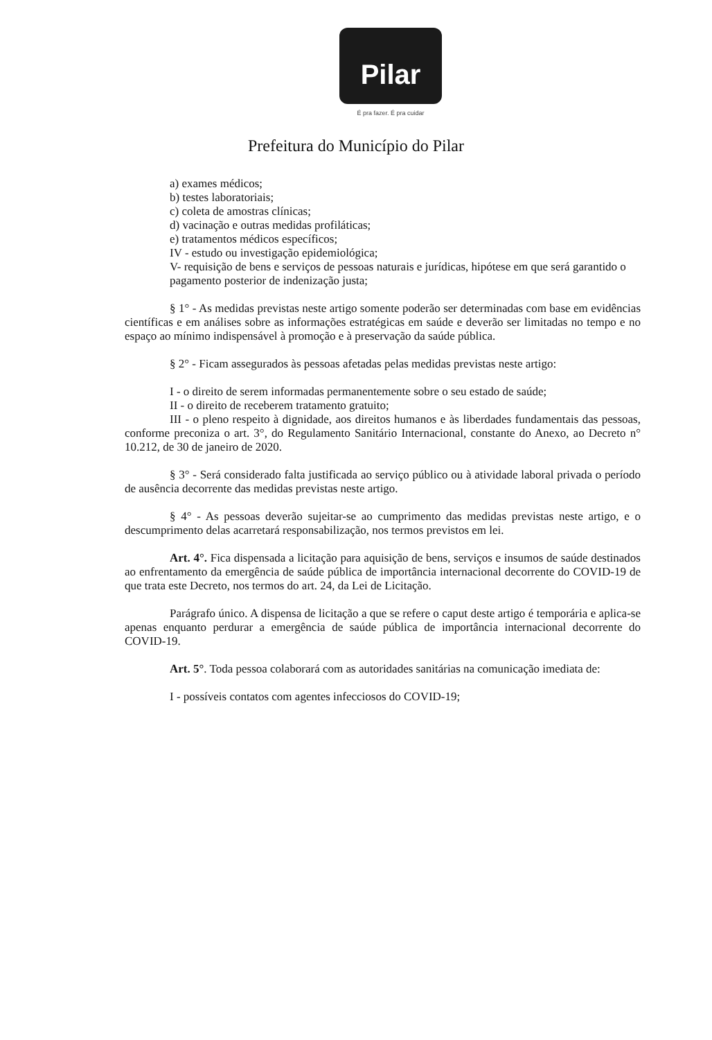Pilar
É pra fazer. É pra cuidar
Prefeitura do Município do Pilar
a) exames médicos;
b) testes laboratoriais;
c) coleta de amostras clínicas;
d) vacinação e outras medidas profiláticas;
e) tratamentos médicos específicos;
IV - estudo ou investigação epidemiológica;
V- requisição de bens e serviços de pessoas naturais e jurídicas, hipótese em que será garantido o pagamento posterior de indenização justa;
§ 1° - As medidas previstas neste artigo somente poderão ser determinadas com base em evidências científicas e em análises sobre as informações estratégicas em saúde e deverão ser limitadas no tempo e no espaço ao mínimo indispensável à promoção e à preservação da saúde pública.
§ 2° - Ficam assegurados às pessoas afetadas pelas medidas previstas neste artigo:
I - o direito de serem informadas permanentemente sobre o seu estado de saúde;
II - o direito de receberem tratamento gratuito;
III - o pleno respeito à dignidade, aos direitos humanos e às liberdades fundamentais das pessoas, conforme preconiza o art. 3°, do Regulamento Sanitário Internacional, constante do Anexo, ao Decreto n° 10.212, de 30 de janeiro de 2020.
§ 3° - Será considerado falta justificada ao serviço público ou à atividade laboral privada o período de ausência decorrente das medidas previstas neste artigo.
§ 4° - As pessoas deverão sujeitar-se ao cumprimento das medidas previstas neste artigo, e o descumprimento delas acarretará responsabilização, nos termos previstos em lei.
Art. 4°. Fica dispensada a licitação para aquisição de bens, serviços e insumos de saúde destinados ao enfrentamento da emergência de saúde pública de importância internacional decorrente do COVID-19 de que trata este Decreto, nos termos do art. 24, da Lei de Licitação.
Parágrafo único. A dispensa de licitação a que se refere o caput deste artigo é temporária e aplica-se apenas enquanto perdurar a emergência de saúde pública de importância internacional decorrente do COVID-19.
Art. 5°. Toda pessoa colaborará com as autoridades sanitárias na comunicação imediata de:
I - possíveis contatos com agentes infecciosos do COVID-19;